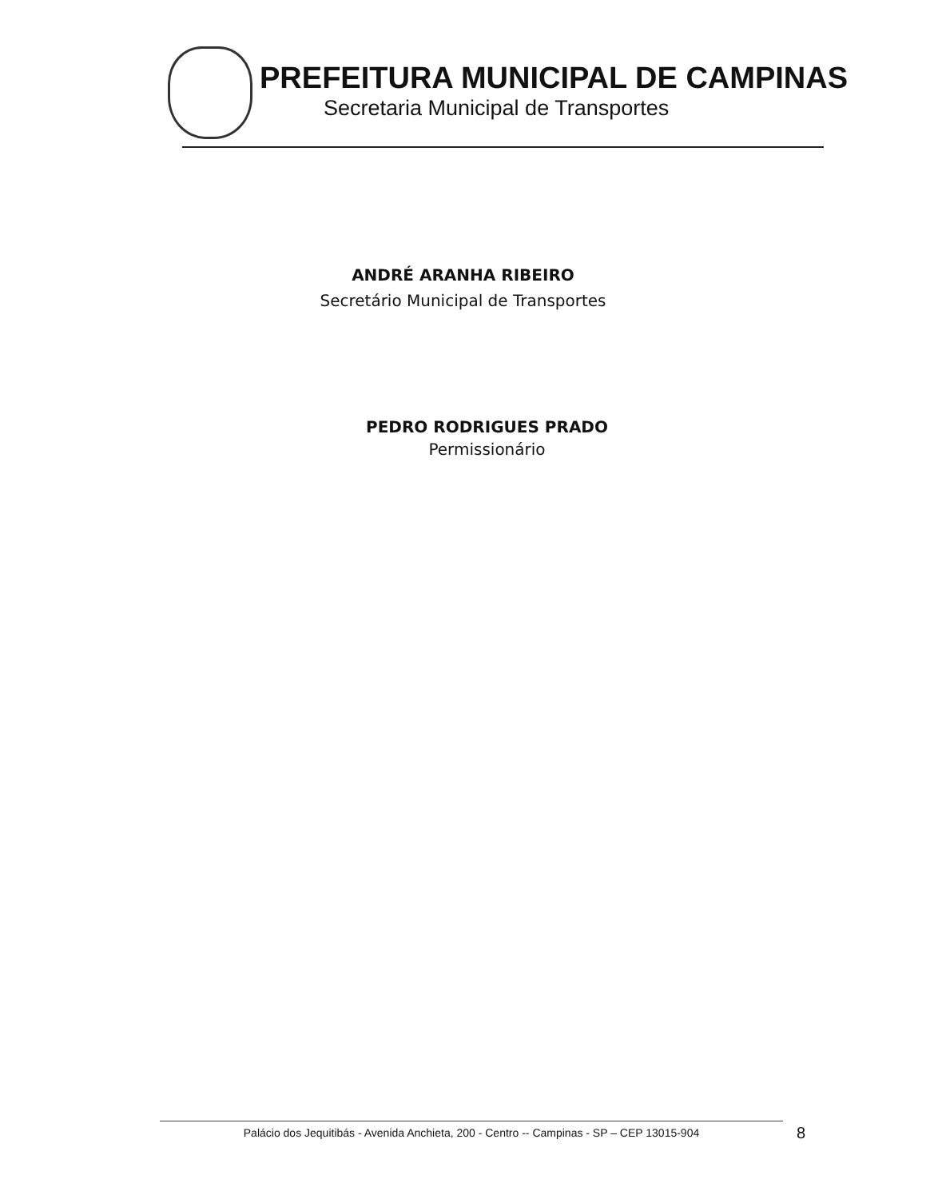PREFEITURA MUNICIPAL DE CAMPINAS
Secretaria Municipal de Transportes
ANDRÉ ARANHA RIBEIRO
Secretário Municipal de Transportes
PEDRO RODRIGUES PRADO
Permissionário
Palácio dos Jequitibás - Avenida Anchieta, 200 - Centro -- Campinas - SP – CEP 13015-904 8